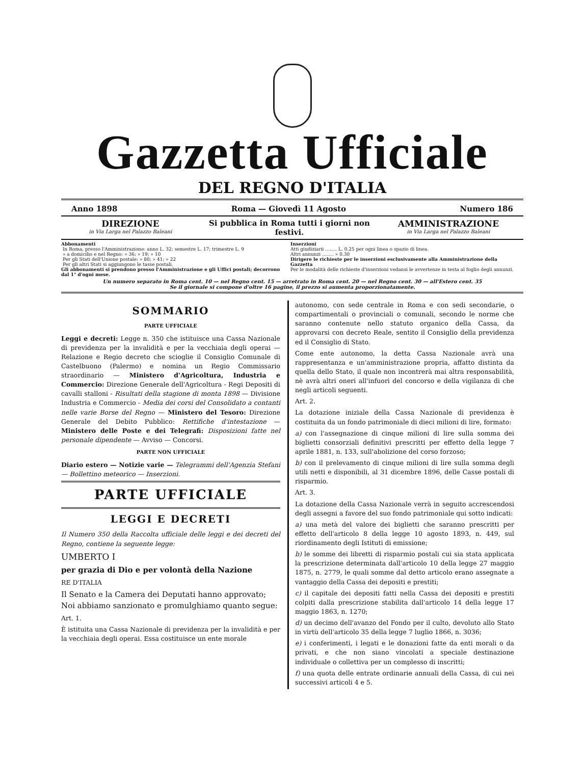Gazzetta Ufficiale
DEL REGNO D'ITALIA
Anno 1898 Roma — Giovedì 11 Agosto Numero 186
DIREZIONE
in Via Larga nel Palazzo Baleani
Si pubblica in Roma tutti i giorni non festivi.
AMMINISTRAZIONE
in Via Larga nel Palazzo Baleani
Abbonamenti
| In Roma, presso l'Amministrazione: anno L. 32; semestre L. 17; trimestre L. 9 |
| » a domicilio e nel Regno: » 36; » 19; » 10 |
| Per gli Stati dell'Unione postale: » 80; » 41; » 22 |
| Per gli altri Stati si aggiungono le tasse postali. |
Gli abbonamenti si prendono presso l'Amministrazione e gli Uffici postali; decorrono dal 1° d'ogni mese.
Inserzioni
Atti giudiziarii ........ L. 0.25 per ogni linea o spazio di linea.
Altri annunzi ........ » 0.30
Dirigere le richieste per le inserzioni esclusivamente alla Amministrazione della Gazzetta
Per le modalità delle richieste d'inserzioni vedansi le avvertenze in testa al foglio degli annunzi.
Un numero separato in Roma cent. 10 — nel Regno cent. 15 — arretrato in Roma cent. 20 — nel Regno cent. 30 — all'Estero cent. 35
Se il giornale si compone d'oltre 16 pagine, il prezzo si aumenta proporzionatamente.
SOMMARIO
PARTE UFFICIALE
Leggi e decreti: Legge n. 350 che istituisce una Cassa Nazionale di previdenza per la invalidità e per la vecchiaia degli operai — Relazione e Regio decreto che scioglie il Consiglio Comunale di Castelbuono (Palermo) e nomina un Regio Commissario straordinario — Ministero d'Agricoltura, Industria e Commercio: Direzione Generale dell'Agricoltura - Regi Depositi di cavalli stalloni - Risultati della stagione di monta 1898 — Divisione Industria e Commercio - Media dei corsi del Consolidato a contanti nelle varie Borse del Regno — Ministero del Tesoro: Direzione Generale del Debito Pubblico: Rettifiche d'intestazione — Ministero delle Poste e dei Telegrafi: Disposizioni fatte nel personale dipendente — Avviso — Concorsi.
PARTE NON UFFICIALE
Diario estero — Notizie varie — Telegrammi dell'Agenzia Stefani — Bollettino meteorico — Inserzioni.
PARTE UFFICIALE
LEGGI E DECRETI
Il Numero 350 della Raccolta ufficiale delle leggi e dei decreti del Regno, contiene la seguente legge:
UMBERTO I
per grazia di Dio e per volontà della Nazione
RE D'ITALIA
Il Senato e la Camera dei Deputati hanno approvato;
Noi abbiamo sanzionato e promulghiamo quanto segue:
Art. 1.
È istituita una Cassa Nazionale di previdenza per la invalidità e per la vecchiaia degli operai. Essa costituisce un ente morale
autonomo, con sede centrale in Roma e con sedi secondarie, o compartimentali o provinciali o comunali, secondo le norme che saranno contenute nello statuto organico della Cassa, da approvarsi con decreto Reale, sentito il Consiglio della previdenza ed il Consiglio di Stato.
Come ente autonomo, la detta Cassa Nazionale avrà una rappresentanza e un'amministrazione propria, affatto distinta da quella dello Stato, il quale non incontrerà mai altra responsabilità, nè avrà altri oneri all'infuori del concorso e della vigilanza di che negli articoli seguenti.
Art. 2.
La dotazione iniziale della Cassa Nazionale di previdenza è costituita da un fondo patrimoniale di dieci milioni di lire, formato:
a) con l'assegnazione di cinque milioni di lire sulla somma dei biglietti consorziali definitivi prescritti per effetto della legge 7 aprile 1881, n. 133, sull'abolizione del corso forzoso;
b) con il prelevamento di cinque milioni di lire sulla somma degli utili netti e disponibili, al 31 dicembre 1896, delle Casse postali di risparmio.
Art. 3.
La dotazione della Cassa Nazionale verrà in seguito accrescendosi degli assegni a favore del suo fondo patrimoniale qui sotto indicati:
a) una metà del valore dei biglietti che saranno prescritti per effetto dell'articolo 8 della legge 10 agosto 1893, n. 449, sul riordinamento degli Istituti di emissione;
b) le somme dei libretti di risparmio postali cui sia stata applicata la prescrizione determinata dall'articolo 10 della legge 27 maggio 1875, n. 2779, le quali somme dal detto articolo erano assegnate a vantaggio della Cassa dei depositi e prestiti;
c) il capitale dei depositi fatti nella Cassa dei depositi e prestiti colpiti dalla prescrizione stabilita dall'articolo 14 della legge 17 maggio 1863, n. 1270;
d) un decimo dell'avanzo del Fondo per il culto, devoluto allo Stato in virtù dell'articolo 35 della legge 7 luglio 1866, n. 3036;
e) i conferimenti, i legati e le donazioni fatte da enti morali o da privati, e che non siano vincolati a speciale destinazione individuale o collettiva per un complesso di inscritti;
f) una quota delle entrate ordinarie annuali della Cassa, di cui nei successivi articoli 4 e 5.